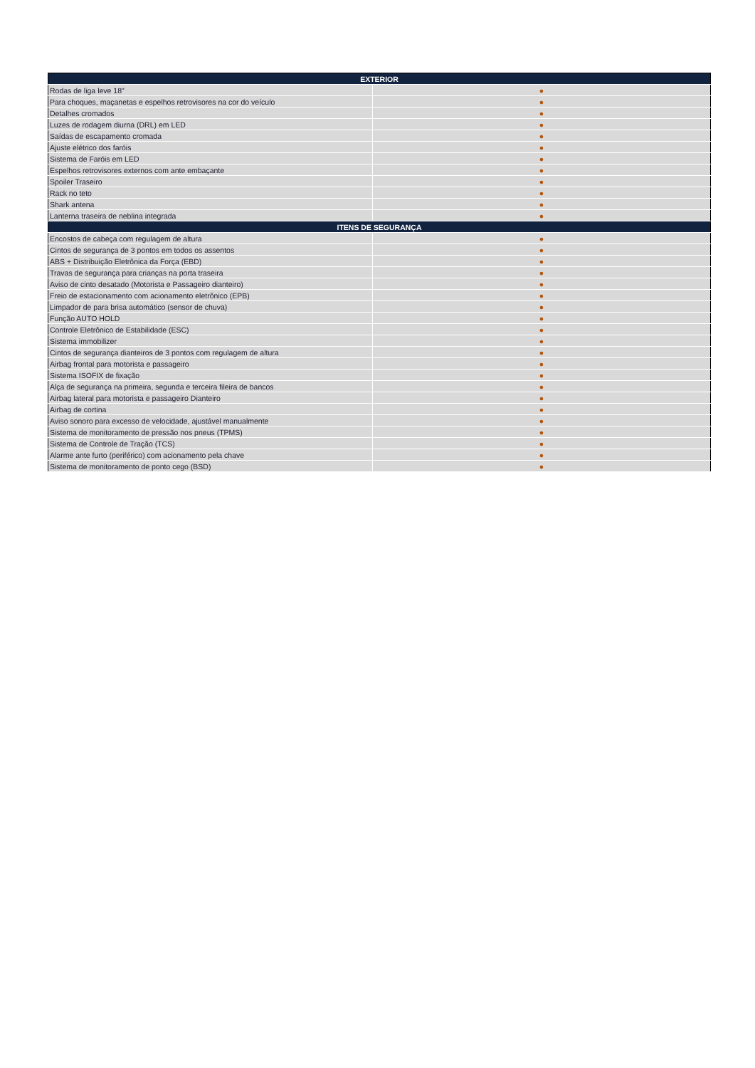| EXTERIOR | |
| --- | --- |
| Rodas de liga leve 18" | ● |
| Para choques, maçanetas e espelhos retrovisores na cor do veículo | ● |
| Detalhes cromados | ● |
| Luzes de rodagem diurna (DRL) em LED | ● |
| Saídas de escapamento cromada | ● |
| Ajuste elétrico dos faróis | ● |
| Sistema de Faróis em LED | ● |
| Espelhos retrovisores externos com ante embaçante | ● |
| Spoiler Traseiro | ● |
| Rack no teto | ● |
| Shark antena | ● |
| Lanterna traseira de neblina integrada | ● |
| ITENS DE SEGURANÇA | |
| Encostos de cabeça com regulagem de altura | ● |
| Cintos de segurança de 3 pontos em todos os assentos | ● |
| ABS + Distribuição Eletrônica da Força (EBD) | ● |
| Travas de segurança para crianças na porta traseira | ● |
| Aviso de cinto desatado (Motorista e Passageiro dianteiro) | ● |
| Freio de estacionamento com acionamento eletrônico (EPB) | ● |
| Limpador de para brisa automático (sensor de chuva) | ● |
| Função AUTO HOLD | ● |
| Controle Eletrônico de Estabilidade (ESC) | ● |
| Sistema immobilizer | ● |
| Cintos de segurança dianteiros de 3 pontos com regulagem de altura | ● |
| Airbag frontal para motorista e passageiro | ● |
| Sistema ISOFIX de fixação | ● |
| Alça de segurança na primeira, segunda e terceira fileira de bancos | ● |
| Airbag lateral para motorista e passageiro Dianteiro | ● |
| Airbag de cortina | ● |
| Aviso sonoro para excesso de velocidade, ajustável manualmente | ● |
| Sistema de monitoramento de pressão nos pneus (TPMS) | ● |
| Sistema de Controle de Tração (TCS) | ● |
| Alarme ante furto (periférico) com acionamento pela chave | ● |
| Sistema de monitoramento de ponto cego (BSD) | ● |